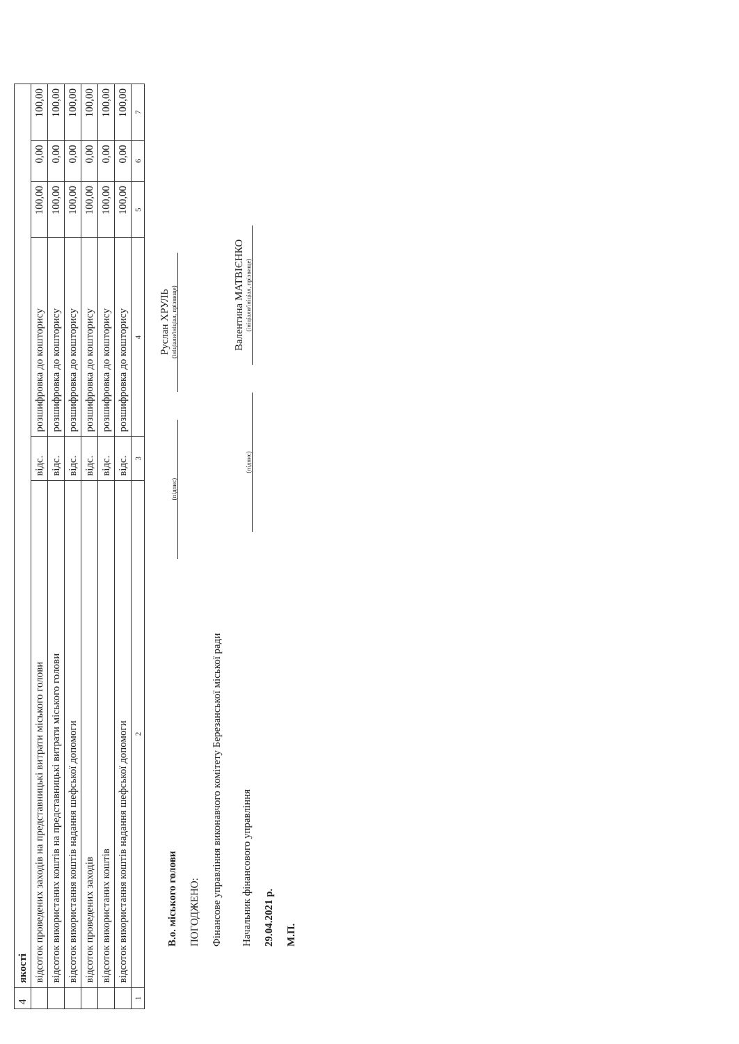| 4 | якості | | | | | |
| | відсоток проведених заходів на представницькі витрати міського голови | відс. | розшифровка до кошторису | 100,00 | 0,00 | 100,00 |
| | відсоток використаних коштів на представницькі витрати міського голови | відс. | розшифровка до кошторису | 100,00 | 0,00 | 100,00 |
| | відсоток використання коштів надання шефської допомоги | відс. | розшифровка до кошторису | 100,00 | 0,00 | 100,00 |
| | відсоток проведених заходів | відс. | розшифровка до кошторису | 100,00 | 0,00 | 100,00 |
| | відсоток використаних коштів | відс. | розшифровка до кошторису | 100,00 | 0,00 | 100,00 |
| | відсоток використання коштів надання шефської допомоги | відс. | розшифровка до кошторису | 100,00 | 0,00 | 100,00 |
| 1 | 2 | 3 | 4 | 5 | 6 | 7 |
В.о. міського голови
(підпис)
Руслан ХРУЛЬ
(ініціали/ініціал, прізвище)
ПОГОДЖЕНО:
Фінансове управління виконавчого комітету Березанської міської ради
Начальник фінансового управління
(підпис)
Валентина МАТВІЄНКО
(ініціали/ініціал, прізвище)
29.04.2021 р.
М.П.